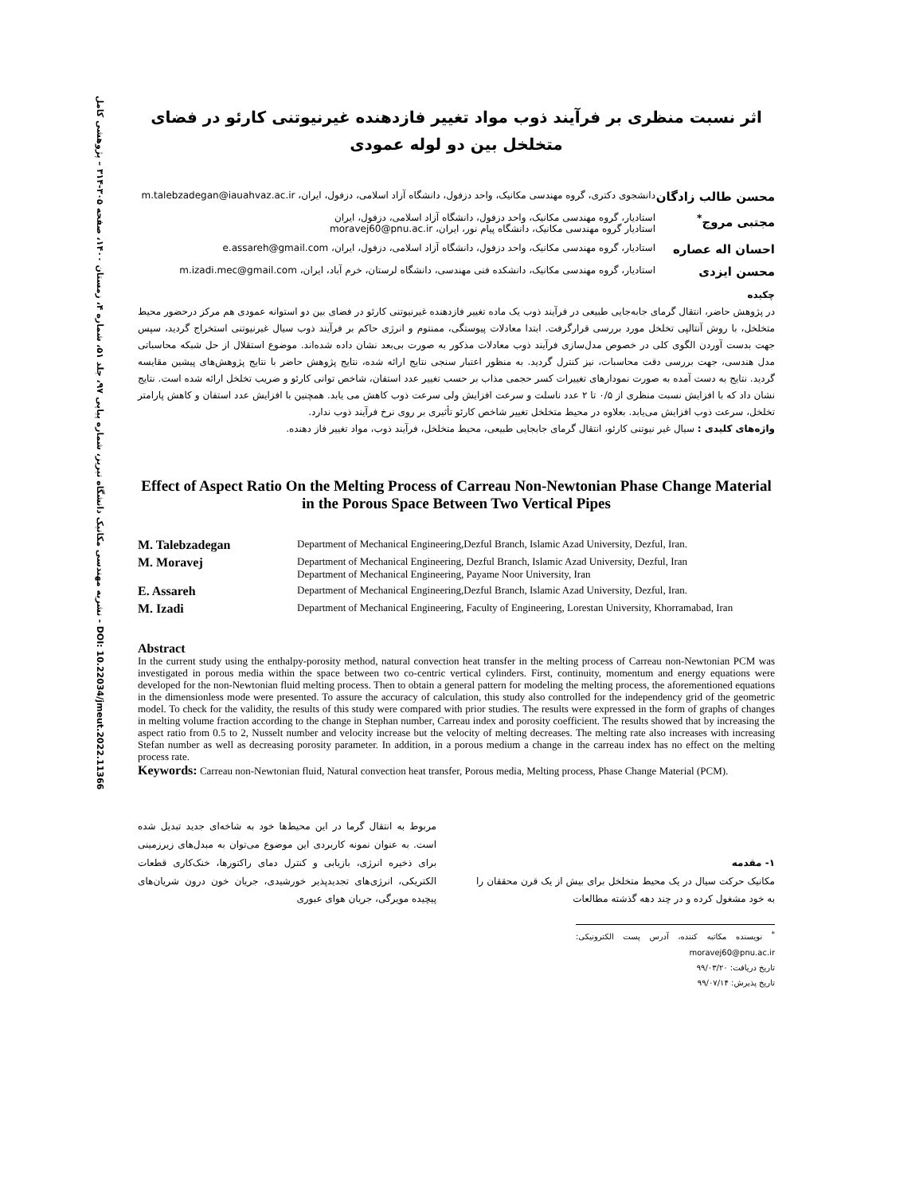نشریه مهندسی مکانیک دانشگاه تبریز، شماره پیاپی ۹۷، جلد ۵۱، شماره ۴، زمستان ۱۴۰۰، صفحه ۳۰۵-۳۱۴ – پژوهشی کامل - DOI: 10.22034/jmeut.2022.11366
اثر نسبت منظری بر فرآیند ذوب مواد تغییر فازدهنده غیرنیوتنی کارئو در فضای متخلخل بین دو لوله عمودی
محسن طالب زادگان
دانشجوی دکتری، گروه مهندسی مکانیک، واحد دزفول، دانشگاه آزاد اسلامی، دزفول، ایران، m.talebzadegan@iauahvaz.ac.ir
مجتبی مروج<sup>*</sup>
استادیار، گروه مهندسی مکانیک، واحد دزفول، دانشگاه آزاد اسلامی، دزفول، ایران
استادیار گروه مهندسی مکانیک، دانشگاه پیام نور، ایران، moravej60@pnu.ac.ir
احسان اله عصاره
استادیار، گروه مهندسی مکانیک، واحد دزفول، دانشگاه آزاد اسلامی، دزفول، ایران، e.assareh@gmail.com
محسن ایزدی
استادیار، گروه مهندسی مکانیک، دانشکده فنی مهندسی، دانشگاه لرستان، خرم آباد، ایران، m.izadi.mec@gmail.com
چکیده
در پژوهش حاضر، انتقال گرمای جابه‌جایی طبیعی در فرآیند ذوب یک ماده تغییر فازدهنده غیرنیوتنی کارئو در فضای بین دو استوانه عمودی هم مرکز درحضور محیط متخلخل، با روش آنتالپی تخلخل مورد بررسی قرارگرفت. ابتدا معادلات پیوستگی، ممنتوم و انرژی حاکم بر فرآیند ذوب سیال غیرنیوتنی استخراج گردید، سپس جهت بدست آوردن الگوی کلی در خصوص مدل‌سازی فرآیند ذوب معادلات مذکور به صورت بی‌بعد نشان داده شده‌اند. موضوع استقلال از حل شبکه محاسباتی مدل هندسی، جهت بررسی دقت محاسبات، نیز کنترل گردید. به منظور اعتبار سنجی نتایج ارائه شده، نتایج پژوهش حاضر با نتایج پژوهش‌های پیشین مقایسه گردید. نتایج به دست آمده به صورت نمودارهای تغییرات کسر حجمی مذاب بر حسب تغییر عدد استفان، شاخص توانی کارئو و ضریب تخلخل ارائه شده است. نتایج نشان داد که با افزایش نسبت منظری از ۰/۵ تا ۲ عدد ناسلت و سرعت افزایش ولی سرعت ذوب کاهش می یابد. همچنین با افزایش عدد استفان و کاهش پارامتر تخلخل، سرعت ذوب افزایش می‌یابد. بعلاوه در محیط متخلخل تغییر شاخص کارئو تأثیری بر روی نرخ فرآیند ذوب ندارد.
واژه‌های کلیدی : سیال غیر نیوتنی کارئو، انتقال گرمای جابجایی طبیعی، محیط متخلخل، فرآیند ذوب، مواد تغییر فاز دهنده.
Effect of Aspect Ratio On the Melting Process of Carreau Non-Newtonian Phase Change Material in the Porous Space Between Two Vertical Pipes
| M. Talebzadegan | Department of Mechanical Engineering,Dezful Branch, Islamic Azad University, Dezful, Iran. |
| M. Moravej | Department of Mechanical Engineering, Dezful Branch, Islamic Azad University, Dezful, Iran Department of Mechanical Engineering, Payame Noor University, Iran |
| E. Assareh | Department of Mechanical Engineering,Dezful Branch, Islamic Azad University, Dezful, Iran. |
| M. Izadi | Department of Mechanical Engineering, Faculty of Engineering, Lorestan University, Khorramabad, Iran |
Abstract
In the current study using the enthalpy-porosity method, natural convection heat transfer in the melting process of Carreau non-Newtonian PCM was investigated in porous media within the space between two co-centric vertical cylinders. First, continuity, momentum and energy equations were developed for the non-Newtonian fluid melting process. Then to obtain a general pattern for modeling the melting process, the aforementioned equations in the dimensionless mode were presented. To assure the accuracy of calculation, this study also controlled for the independency grid of the geometric model. To check for the validity, the results of this study were compared with prior studies. The results were expressed in the form of graphs of changes in melting volume fraction according to the change in Stephan number, Carreau index and porosity coefficient. The results showed that by increasing the aspect ratio from 0.5 to 2, Nusselt number and velocity increase but the velocity of melting decreases. The melting rate also increases with increasing Stefan number as well as decreasing porosity parameter. In addition, in a porous medium a change in the carreau index has no effect on the melting process rate.
Keywords: Carreau non-Newtonian fluid, Natural convection heat transfer, Porous media, Melting process, Phase Change Material (PCM).
۱- مقدمه
مکانیک حرکت سیال در یک محیط متخلخل برای بیش از یک قرن محققان را به خود مشغول کرده و در چند دهه گذشته مطالعات
<sup>*</sup> نویسنده مکاتبه کننده، آدرس پست الکترونیکی: moravej60@pnu.ac.ir
تاریخ دریافت: ۹۹/۰۳/۲۰
تاریخ پذیرش: ۹۹/۰۷/۱۴
مربوط به انتقال گرما در این محیط‌ها خود به شاخه‌ای جدید تبدیل شده است. به عنوان نمونه کاربردی این موضوع می‌توان به مبدل‌های زیرزمینی برای ذخیره انرژی، بازیابی و کنترل دمای راکتورها، خنک‌کاری قطعات الکتریکی، انرژی‌های تجدیدپذیر خورشیدی، جریان خون درون شریان‌های پیچیده مویرگی، جریان هوای عبوری